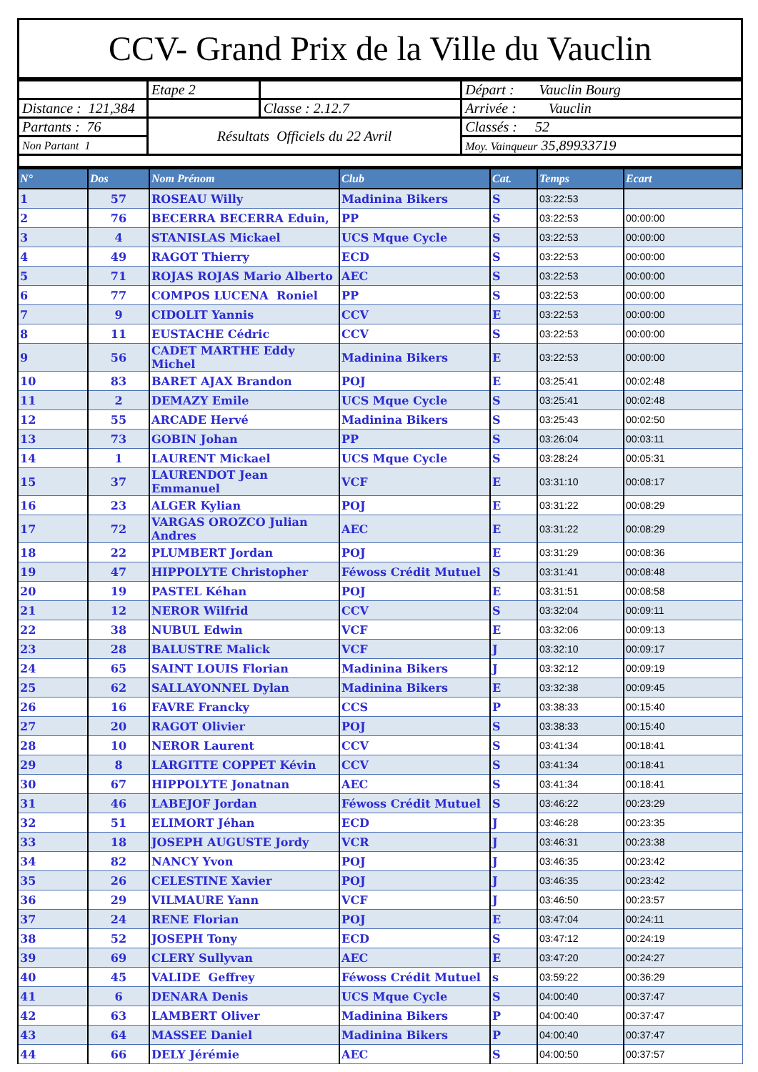CCV- Grand Prix de la Ville du Vauclin
| | Etape 2 | | Départ : Vauclin Bourg |
| Distance : 121,384 | | Classe : 2.12.7 | Arrivée : Vauclin |
| Partants : 76 | Résultats Officiels du 22 Avril | | Classés : 52 |
| Non Partant 1 | | | Moy. Vainqueur 35,89933719 |
| N° | Dos | Nom Prénom | Club | Cat. | Temps | Ecart |
| --- | --- | --- | --- | --- | --- | --- |
| 1 | 57 | ROSEAU Willy | Madinina Bikers | S | 03:22:53 | |
| 2 | 76 | BECERRA BECERRA Eduin, | PP | S | 03:22:53 | 00:00:00 |
| 3 | 4 | STANISLAS Mickael | UCS Mque Cycle | S | 03:22:53 | 00:00:00 |
| 4 | 49 | RAGOT Thierry | ECD | S | 03:22:53 | 00:00:00 |
| 5 | 71 | ROJAS ROJAS Mario Alberto | AEC | S | 03:22:53 | 00:00:00 |
| 6 | 77 | COMPOS LUCENA Roniel | PP | S | 03:22:53 | 00:00:00 |
| 7 | 9 | CIDOLIT Yannis | CCV | E | 03:22:53 | 00:00:00 |
| 8 | 11 | EUSTACHE Cédric | CCV | S | 03:22:53 | 00:00:00 |
| 9 | 56 | CADET MARTHE Eddy Michel | Madinina Bikers | E | 03:22:53 | 00:00:00 |
| 10 | 83 | BARET AJAX Brandon | POJ | E | 03:25:41 | 00:02:48 |
| 11 | 2 | DEMAZY Emile | UCS Mque Cycle | S | 03:25:41 | 00:02:48 |
| 12 | 55 | ARCADE Hervé | Madinina Bikers | S | 03:25:43 | 00:02:50 |
| 13 | 73 | GOBIN Johan | PP | S | 03:26:04 | 00:03:11 |
| 14 | 1 | LAURENT Mickael | UCS Mque Cycle | S | 03:28:24 | 00:05:31 |
| 15 | 37 | LAURENDOT Jean Emmanuel | VCF | E | 03:31:10 | 00:08:17 |
| 16 | 23 | ALGER Kylian | POJ | E | 03:31:22 | 00:08:29 |
| 17 | 72 | VARGAS OROZCO Julian Andres | AEC | E | 03:31:22 | 00:08:29 |
| 18 | 22 | PLUMBERT Jordan | POJ | E | 03:31:29 | 00:08:36 |
| 19 | 47 | HIPPOLYTE Christopher | Féwoss Crédit Mutuel | S | 03:31:41 | 00:08:48 |
| 20 | 19 | PASTEL Kéhan | POJ | E | 03:31:51 | 00:08:58 |
| 21 | 12 | NEROR Wilfrid | CCV | S | 03:32:04 | 00:09:11 |
| 22 | 38 | NUBUL Edwin | VCF | E | 03:32:06 | 00:09:13 |
| 23 | 28 | BALUSTRE Malick | VCF | J | 03:32:10 | 00:09:17 |
| 24 | 65 | SAINT LOUIS Florian | Madinina Bikers | J | 03:32:12 | 00:09:19 |
| 25 | 62 | SALLAYONNEL Dylan | Madinina Bikers | E | 03:32:38 | 00:09:45 |
| 26 | 16 | FAVRE Francky | CCS | P | 03:38:33 | 00:15:40 |
| 27 | 20 | RAGOT Olivier | POJ | S | 03:38:33 | 00:15:40 |
| 28 | 10 | NEROR Laurent | CCV | S | 03:41:34 | 00:18:41 |
| 29 | 8 | LARGITTE COPPET Kévin | CCV | S | 03:41:34 | 00:18:41 |
| 30 | 67 | HIPPOLYTE Jonatnan | AEC | S | 03:41:34 | 00:18:41 |
| 31 | 46 | LABEJOF Jordan | Féwoss Crédit Mutuel | S | 03:46:22 | 00:23:29 |
| 32 | 51 | ELIMORT Jéhan | ECD | J | 03:46:28 | 00:23:35 |
| 33 | 18 | JOSEPH AUGUSTE Jordy | VCR | J | 03:46:31 | 00:23:38 |
| 34 | 82 | NANCY Yvon | POJ | J | 03:46:35 | 00:23:42 |
| 35 | 26 | CELESTINE Xavier | POJ | J | 03:46:35 | 00:23:42 |
| 36 | 29 | VILMAURE Yann | VCF | J | 03:46:50 | 00:23:57 |
| 37 | 24 | RENE Florian | POJ | E | 03:47:04 | 00:24:11 |
| 38 | 52 | JOSEPH Tony | ECD | S | 03:47:12 | 00:24:19 |
| 39 | 69 | CLERY Sullyvan | AEC | E | 03:47:20 | 00:24:27 |
| 40 | 45 | VALIDE Geffrey | Féwoss Crédit Mutuel | s | 03:59:22 | 00:36:29 |
| 41 | 6 | DENARA Denis | UCS Mque Cycle | S | 04:00:40 | 00:37:47 |
| 42 | 63 | LAMBERT Oliver | Madinina Bikers | P | 04:00:40 | 00:37:47 |
| 43 | 64 | MASSEE Daniel | Madinina Bikers | P | 04:00:40 | 00:37:47 |
| 44 | 66 | DELY Jérémie | AEC | S | 04:00:50 | 00:37:57 |